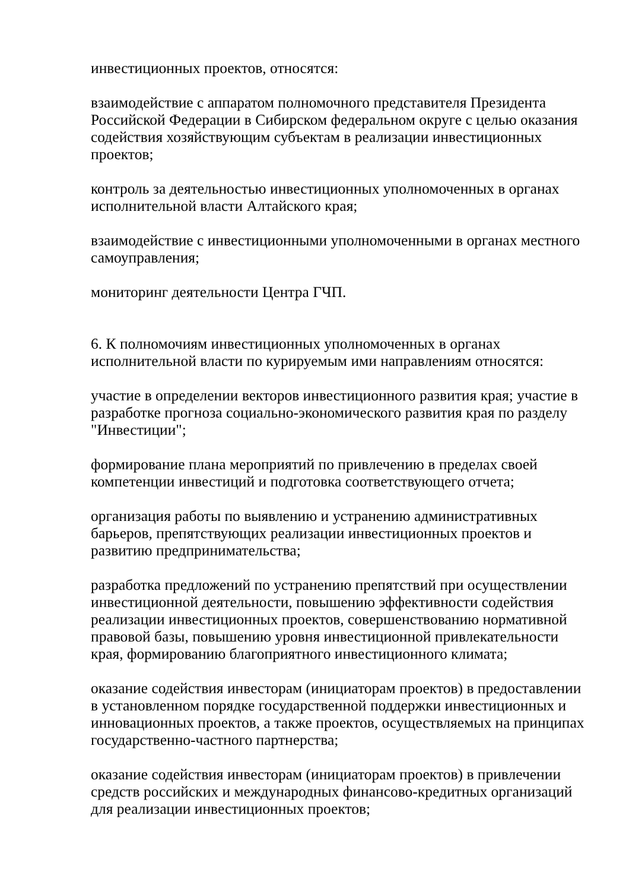инвестиционных проектов, относятся:
взаимодействие с аппаратом полномочного представителя Президента Российской Федерации в Сибирском федеральном округе с целью оказания содействия хозяйствующим субъектам в реализации инвестиционных проектов;
контроль за деятельностью инвестиционных уполномоченных в органах исполнительной власти Алтайского края;
взаимодействие с инвестиционными уполномоченными в органах местного самоуправления;
мониторинг деятельности Центра ГЧП.
6. К полномочиям инвестиционных уполномоченных в органах исполнительной власти по курируемым ими направлениям относятся:
участие в определении векторов инвестиционного развития края; участие в разработке прогноза социально-экономического развития края по разделу "Инвестиции";
формирование плана мероприятий по привлечению в пределах своей компетенции инвестиций и подготовка соответствующего отчета;
организация работы по выявлению и устранению административных барьеров, препятствующих реализации инвестиционных проектов и развитию предпринимательства;
разработка предложений по устранению препятствий при осуществлении инвестиционной деятельности, повышению эффективности содействия реализации инвестиционных проектов, совершенствованию нормативной правовой базы, повышению уровня инвестиционной привлекательности края, формированию благоприятного инвестиционного климата;
оказание содействия инвесторам (инициаторам проектов) в предоставлении в установленном порядке государственной поддержки инвестиционных и инновационных проектов, а также проектов, осуществляемых на принципах государственно-частного партнерства;
оказание содействия инвесторам (инициаторам проектов) в привлечении средств российских и международных финансово-кредитных организаций для реализации инвестиционных проектов;